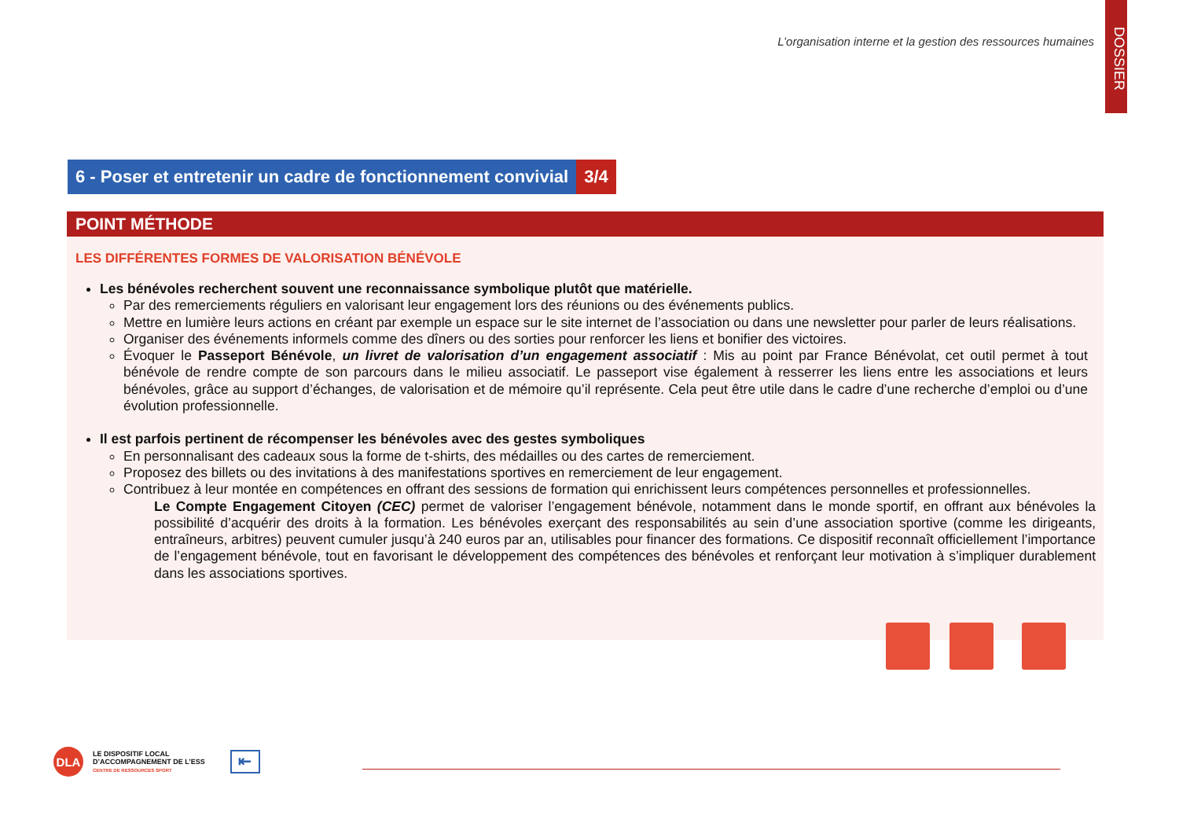L’organisation interne et la gestion des ressources humaines
DOSSIER
6 - Poser et entretenir un cadre de fonctionnement convivial
3/4
POINT MÉTHODE
LES DIFFÉRENTES FORMES DE VALORISATION BÉNÉVOLE
Les bénévoles recherchent souvent une reconnaissance symbolique plutôt que matérielle.
Par des remerciements réguliers en valorisant leur engagement lors des réunions ou des événements publics.
Mettre en lumière leurs actions en créant par exemple un espace sur le site internet de l’association ou dans une newsletter pour parler de leurs réalisations.
Organiser des événements informels comme des dîners ou des sorties pour renforcer les liens et bonifier des victoires.
Évoquer le Passeport Bénévole, un livret de valorisation d’un engagement associatif : Mis au point par France Bénévolat, cet outil permet à tout bénévole de rendre compte de son parcours dans le milieu associatif. Le passeport vise également à resserrer les liens entre les associations et leurs bénévoles, grâce au support d’échanges, de valorisation et de mémoire qu’il représente. Cela peut être utile dans le cadre d’une recherche d’emploi ou d’une évolution professionnelle.
Il est parfois pertinent de récompenser les bénévoles avec des gestes symboliques
En personnalisant des cadeaux sous la forme de t-shirts, des médailles ou des cartes de remerciement.
Proposez des billets ou des invitations à des manifestations sportives en remerciement de leur engagement.
Contribuez à leur montée en compétences en offrant des sessions de formation qui enrichissent leurs compétences personnelles et professionnelles.
Le Compte Engagement Citoyen (CEC) permet de valoriser l’engagement bénévole, notamment dans le monde sportif, en offrant aux bénévoles la possibilité d’acquérir des droits à la formation. Les bénévoles exerçant des responsabilités au sein d’une association sportive (comme les dirigeants, entraîneurs, arbitres) peuvent cumuler jusqu’à 240 euros par an, utilisables pour financer des formations. Ce dispositif reconnaît officiellement l’importance de l’engagement bénévole, tout en favorisant le développement des compétences des bénévoles et renforçant leur motivation à s’impliquer durablement dans les associations sportives.
DLA
LE DISPOSITIF LOCAL
D’ACCOMPAGNEMENT DE L’ESS
CENTRE DE RESSOURCES SPORT
⇤